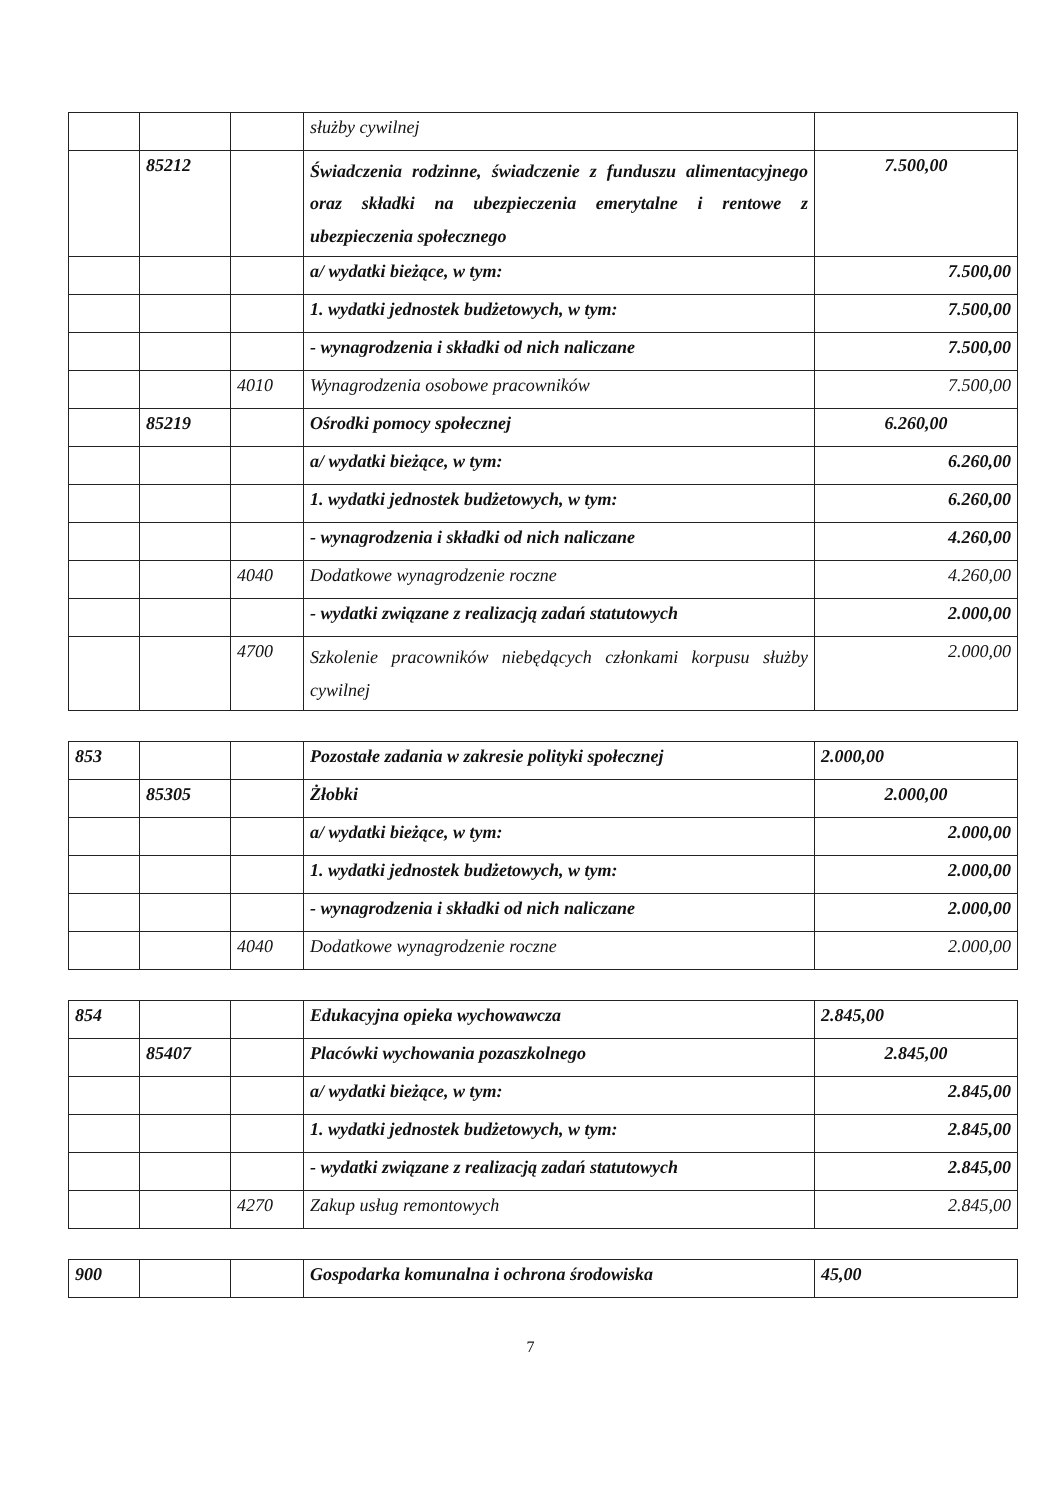| | | | służby cywilnej | |
| | 85212 | | Świadczenia rodzinne, świadczenie z funduszu alimentacyjnego oraz składki na ubezpieczenia emerytalne i rentowe z ubezpieczenia społecznego | 7.500,00 |
| | | | a/ wydatki bieżące, w tym: | 7.500,00 |
| | | | 1. wydatki jednostek budżetowych, w tym: | 7.500,00 |
| | | | - wynagrodzenia i składki od nich naliczane | 7.500,00 |
| | | 4010 | Wynagrodzenia osobowe pracowników | 7.500,00 |
| | 85219 | | Ośrodki pomocy społecznej | 6.260,00 |
| | | | a/ wydatki bieżące, w tym: | 6.260,00 |
| | | | 1. wydatki jednostek budżetowych, w tym: | 6.260,00 |
| | | | - wynagrodzenia i składki od nich naliczane | 4.260,00 |
| | | 4040 | Dodatkowe wynagrodzenie roczne | 4.260,00 |
| | | | - wydatki związane z realizacją zadań statutowych | 2.000,00 |
| | | 4700 | Szkolenie pracowników niebędących członkami korpusu służby cywilnej | 2.000,00 |
| 853 | | | Pozostałe zadania w zakresie polityki społecznej | 2.000,00 |
| | 85305 | | Żłobki | 2.000,00 |
| | | | a/ wydatki bieżące, w tym: | 2.000,00 |
| | | | 1. wydatki jednostek budżetowych, w tym: | 2.000,00 |
| | | | - wynagrodzenia i składki od nich naliczane | 2.000,00 |
| | | 4040 | Dodatkowe wynagrodzenie roczne | 2.000,00 |
| 854 | | | Edukacyjna opieka wychowawcza | 2.845,00 |
| | 85407 | | Placówki wychowania pozaszkolnego | 2.845,00 |
| | | | a/ wydatki bieżące, w tym: | 2.845,00 |
| | | | 1. wydatki jednostek budżetowych, w tym: | 2.845,00 |
| | | | - wydatki związane z realizacją zadań statutowych | 2.845,00 |
| | | 4270 | Zakup usług remontowych | 2.845,00 |
| 900 | | | Gospodarka komunalna i ochrona środowiska | 45,00 |
7